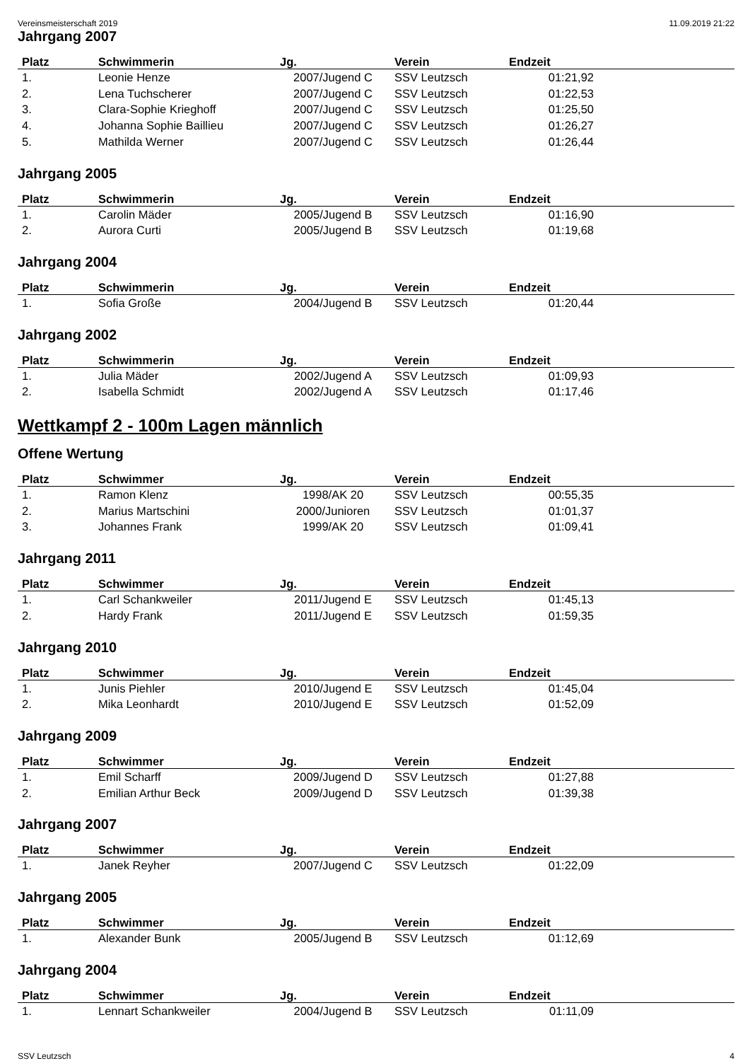Vereinsmeisterschaft 2019 11.09.2019 21:22
Jahrgang 2007
| Platz | Schwimmerin | Jg. | Verein | Endzeit | |
| --- | --- | --- | --- | --- | --- |
| 1. | Leonie Henze | 2007/Jugend C | SSV Leutzsch | 01:21,92 | |
| 2. | Lena Tuchscherer | 2007/Jugend C | SSV Leutzsch | 01:22,53 | |
| 3. | Clara-Sophie Krieghoff | 2007/Jugend C | SSV Leutzsch | 01:25,50 | |
| 4. | Johanna Sophie Baillieu | 2007/Jugend C | SSV Leutzsch | 01:26,27 | |
| 5. | Mathilda Werner | 2007/Jugend C | SSV Leutzsch | 01:26,44 | |
Jahrgang 2005
| Platz | Schwimmerin | Jg. | Verein | Endzeit | |
| --- | --- | --- | --- | --- | --- |
| 1. | Carolin Mäder | 2005/Jugend B | SSV Leutzsch | 01:16,90 | |
| 2. | Aurora Curti | 2005/Jugend B | SSV Leutzsch | 01:19,68 | |
Jahrgang 2004
| Platz | Schwimmerin | Jg. | Verein | Endzeit | |
| --- | --- | --- | --- | --- | --- |
| 1. | Sofia Große | 2004/Jugend B | SSV Leutzsch | 01:20,44 | |
Jahrgang 2002
| Platz | Schwimmerin | Jg. | Verein | Endzeit | |
| --- | --- | --- | --- | --- | --- |
| 1. | Julia Mäder | 2002/Jugend A | SSV Leutzsch | 01:09,93 | |
| 2. | Isabella Schmidt | 2002/Jugend A | SSV Leutzsch | 01:17,46 | |
Wettkampf 2 - 100m Lagen männlich
Offene Wertung
| Platz | Schwimmer | Jg. | Verein | Endzeit | |
| --- | --- | --- | --- | --- | --- |
| 1. | Ramon Klenz | 1998/AK 20 | SSV Leutzsch | 00:55,35 | |
| 2. | Marius Martschini | 2000/Junioren | SSV Leutzsch | 01:01,37 | |
| 3. | Johannes Frank | 1999/AK 20 | SSV Leutzsch | 01:09,41 | |
Jahrgang 2011
| Platz | Schwimmer | Jg. | Verein | Endzeit | |
| --- | --- | --- | --- | --- | --- |
| 1. | Carl Schankweiler | 2011/Jugend E | SSV Leutzsch | 01:45,13 | |
| 2. | Hardy Frank | 2011/Jugend E | SSV Leutzsch | 01:59,35 | |
Jahrgang 2010
| Platz | Schwimmer | Jg. | Verein | Endzeit | |
| --- | --- | --- | --- | --- | --- |
| 1. | Junis Piehler | 2010/Jugend E | SSV Leutzsch | 01:45,04 | |
| 2. | Mika Leonhardt | 2010/Jugend E | SSV Leutzsch | 01:52,09 | |
Jahrgang 2009
| Platz | Schwimmer | Jg. | Verein | Endzeit | |
| --- | --- | --- | --- | --- | --- |
| 1. | Emil Scharff | 2009/Jugend D | SSV Leutzsch | 01:27,88 | |
| 2. | Emilian Arthur Beck | 2009/Jugend D | SSV Leutzsch | 01:39,38 | |
Jahrgang 2007
| Platz | Schwimmer | Jg. | Verein | Endzeit | |
| --- | --- | --- | --- | --- | --- |
| 1. | Janek Reyher | 2007/Jugend C | SSV Leutzsch | 01:22,09 | |
Jahrgang 2005
| Platz | Schwimmer | Jg. | Verein | Endzeit | |
| --- | --- | --- | --- | --- | --- |
| 1. | Alexander Bunk | 2005/Jugend B | SSV Leutzsch | 01:12,69 | |
Jahrgang 2004
| Platz | Schwimmer | Jg. | Verein | Endzeit | |
| --- | --- | --- | --- | --- | --- |
| 1. | Lennart Schankweiler | 2004/Jugend B | SSV Leutzsch | 01:11,09 | |
SSV Leutzsch 4